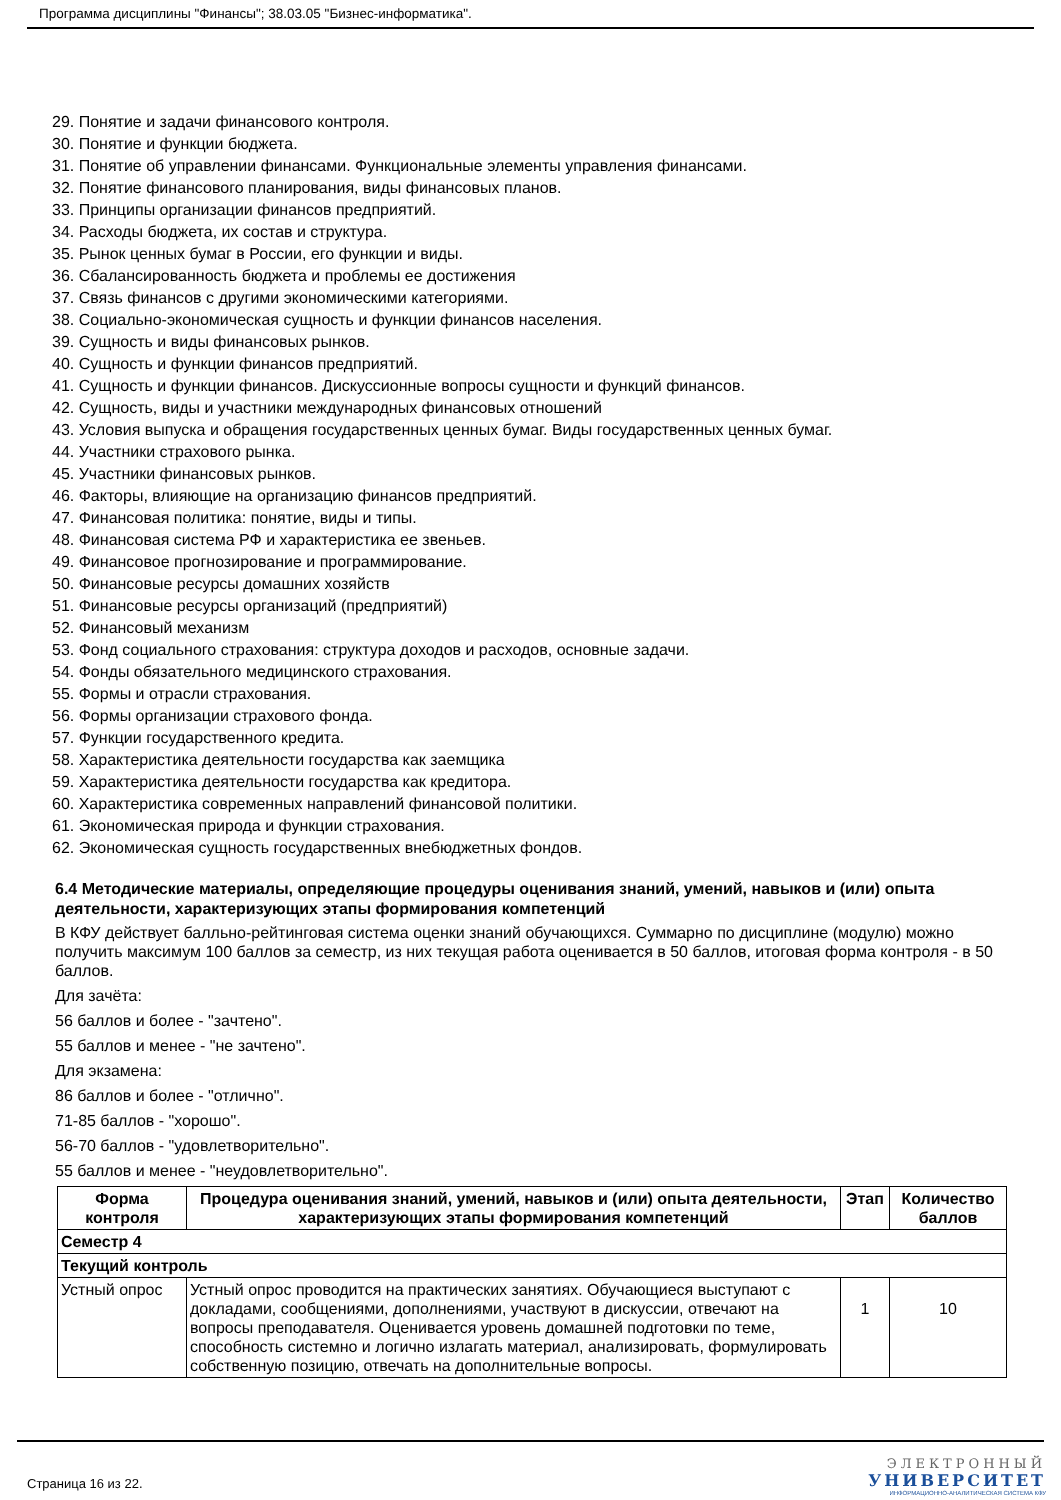Программа дисциплины "Финансы"; 38.03.05 "Бизнес-информатика".
29. Понятие и задачи финансового контроля.
30. Понятие и функции бюджета.
31. Понятие об управлении финансами. Функциональные элементы управления финансами.
32. Понятие финансового планирования, виды финансовых планов.
33. Принципы организации финансов предприятий.
34. Расходы бюджета, их состав и структура.
35. Рынок ценных бумаг в России, его функции и виды.
36. Сбалансированность бюджета и проблемы ее достижения
37. Связь финансов с другими экономическими категориями.
38. Социально-экономическая сущность и функции финансов населения.
39. Сущность и виды финансовых рынков.
40. Сущность и функции финансов предприятий.
41. Сущность и функции финансов. Дискуссионные вопросы сущности и функций финансов.
42. Сущность, виды и участники международных финансовых отношений
43. Условия выпуска и обращения государственных ценных бумаг. Виды государственных ценных бумаг.
44. Участники страхового рынка.
45. Участники финансовых рынков.
46. Факторы, влияющие на организацию финансов предприятий.
47. Финансовая политика: понятие, виды и типы.
48. Финансовая система РФ и характеристика ее звеньев.
49. Финансовое прогнозирование и программирование.
50. Финансовые ресурсы домашних хозяйств
51. Финансовые ресурсы организаций (предприятий)
52. Финансовый механизм
53. Фонд социального страхования: структура доходов и расходов, основные задачи.
54. Фонды обязательного медицинского страхования.
55. Формы и отрасли страхования.
56. Формы организации страхового фонда.
57. Функции государственного кредита.
58. Характеристика деятельности государства как заемщика
59. Характеристика деятельности государства как кредитора.
60. Характеристика современных направлений финансовой политики.
61. Экономическая природа и функции страхования.
62. Экономическая сущность государственных внебюджетных фондов.
6.4 Методические материалы, определяющие процедуры оценивания знаний, умений, навыков и (или) опыта деятельности, характеризующих этапы формирования компетенций
В КФУ действует балльно-рейтинговая система оценки знаний обучающихся. Суммарно по дисциплине (модулю) можно получить максимум 100 баллов за семестр, из них текущая работа оценивается в 50 баллов, итоговая форма контроля - в 50 баллов.
Для зачёта:
56 баллов и более - "зачтено".
55 баллов и менее - "не зачтено".
Для экзамена:
86 баллов и более - "отлично".
71-85 баллов - "хорошо".
56-70 баллов - "удовлетворительно".
55 баллов и менее - "неудовлетворительно".
| Форма контроля | Процедура оценивания знаний, умений, навыков и (или) опыта деятельности, характеризующих этапы формирования компетенций | Этап | Количество баллов |
| --- | --- | --- | --- |
| Семестр 4 | | | |
| Текущий контроль | | | |
| Устный опрос | Устный опрос проводится на практических занятиях. Обучающиеся выступают с докладами, сообщениями, дополнениями, участвуют в дискуссии, отвечают на вопросы преподавателя. Оценивается уровень домашней подготовки по теме, способность системно и логично излагать материал, анализировать, формулировать собственную позицию, отвечать на дополнительные вопросы. | 1 | 10 |
Страница 16 из 22.
ЭЛЕКТРОННЫЙ
УНИВЕРСИТЕТ
ИНФОРМАЦИОННО-АНАЛИТИЧЕСКАЯ СИСТЕМА КФУ